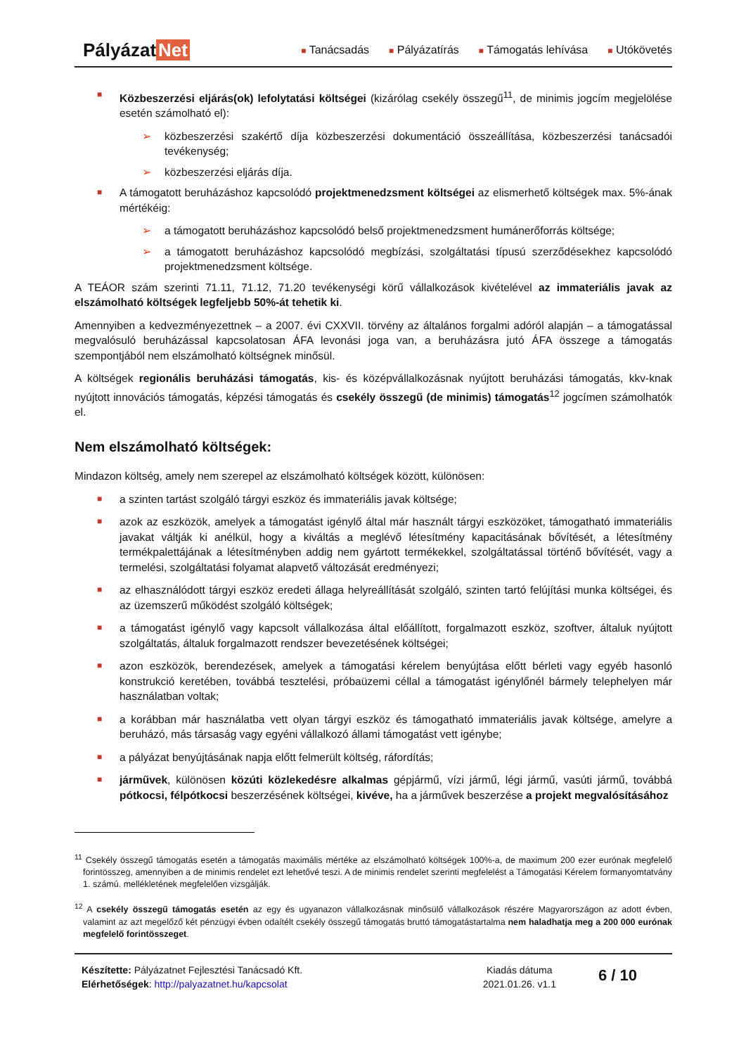Pályázat Net
■ Tanácsadás
■ Pályázatírás
■ Támogatás lehívása
■ Utókövetés
■
Közbeszerzési eljárás(ok) lefolytatási költségei (kizárólag csekély összegű<sup>11</sup>, de minimis jogcím megjelölése esetén számolható el):
➢ közbeszerzési szakértő díja közbeszerzési dokumentáció összeállítása, közbeszerzési tanácsadói tevékenység;
➢ közbeszerzési eljárás díja.
■
A támogatott beruházáshoz kapcsolódó projektmenedzsment költségei az elismerhető költségek max. 5%-ának mértékéig:
➢ a támogatott beruházáshoz kapcsolódó belső projektmenedzsment humánerőforrás költsége;
➢ a támogatott beruházáshoz kapcsolódó megbízási, szolgáltatási típusú szerződésekhez kapcsolódó projektmenedzsment költsége.
A TEÁOR szám szerinti 71.11, 71.12, 71.20 tevékenységi körű vállalkozások kivételével az immateriális javak az elszámolható költségek legfeljebb 50%-át tehetik ki.
Amennyiben a kedvezményezettnek – a 2007. évi CXXVII. törvény az általános forgalmi adóról alapján – a támogatással megvalósuló beruházással kapcsolatosan ÁFA levonási joga van, a beruházásra jutó ÁFA összege a támogatás szempontjából nem elszámolható költségnek minősül.
A költségek regionális beruházási támogatás, kis- és középvállalkozásnak nyújtott beruházási támogatás, kkv-knak nyújtott innovációs támogatás, képzési támogatás és csekély összegű (de minimis) támogatás<sup>12</sup> jogcímen számolhatók el.
Nem elszámolható költségek:
Mindazon költség, amely nem szerepel az elszámolható költségek között, különösen:
■
a szinten tartást szolgáló tárgyi eszköz és immateriális javak költsége;
■
azok az eszközök, amelyek a támogatást igénylő által már használt tárgyi eszközöket, támogatható immateriális javakat váltják ki anélkül, hogy a kiváltás a meglévő létesítmény kapacitásának bővítését, a létesítmény termékpalettájának a létesítményben addig nem gyártott termékekkel, szolgáltatással történő bővítését, vagy a termelési, szolgáltatási folyamat alapvető változását eredményezi;
■
az elhasználódott tárgyi eszköz eredeti állaga helyreállítását szolgáló, szinten tartó felújítási munka költségei, és az üzemszerű működést szolgáló költségek;
■
a támogatást igénylő vagy kapcsolt vállalkozása által előállított, forgalmazott eszköz, szoftver, általuk nyújtott szolgáltatás, általuk forgalmazott rendszer bevezetésének költségei;
■
azon eszközök, berendezések, amelyek a támogatási kérelem benyújtása előtt bérleti vagy egyéb hasonló konstrukció keretében, továbbá tesztelési, próbaüzemi céllal a támogatást igénylőnél bármely telephelyen már használatban voltak;
■
a korábban már használatba vett olyan tárgyi eszköz és támogatható immateriális javak költsége, amelyre a beruházó, más társaság vagy egyéni vállalkozó állami támogatást vett igénybe;
■
a pályázat benyújtásának napja előtt felmerült költség, ráfordítás;
■
járművek, különösen közúti közlekedésre alkalmas gépjármű, vízi jármű, légi jármű, vasúti jármű, továbbá pótkocsi, félpótkocsi beszerzésének költségei, kivéve, ha a járművek beszerzése a projekt megvalósításához
<sup>11</sup> Csekély összegű támogatás esetén a támogatás maximális mértéke az elszámolható költségek 100%-a, de maximum 200 ezer eurónak megfelelő forintösszeg, amennyiben a de minimis rendelet ezt lehetővé teszi. A de minimis rendelet szerinti megfelelést a Támogatási Kérelem formanyomtatvány 1. számú. mellékletének megfelelően vizsgálják.
<sup>12</sup> A csekély összegű támogatás esetén az egy és ugyanazon vállalkozásnak minősülő vállalkozások részére Magyarországon az adott évben, valamint az azt megelőző két pénzügyi évben odaítélt csekély összegű támogatás bruttó támogatástartalma nem haladhatja meg a 200 000 eurónak megfelelő forintösszeget.
Készítette: Pályázatnet Fejlesztési Tanácsadó Kft.
Elérhetőségek: http://palyazatnet.hu/kapcsolat
Kiadás dátuma
2021.01.26. v1.1
6 / 10